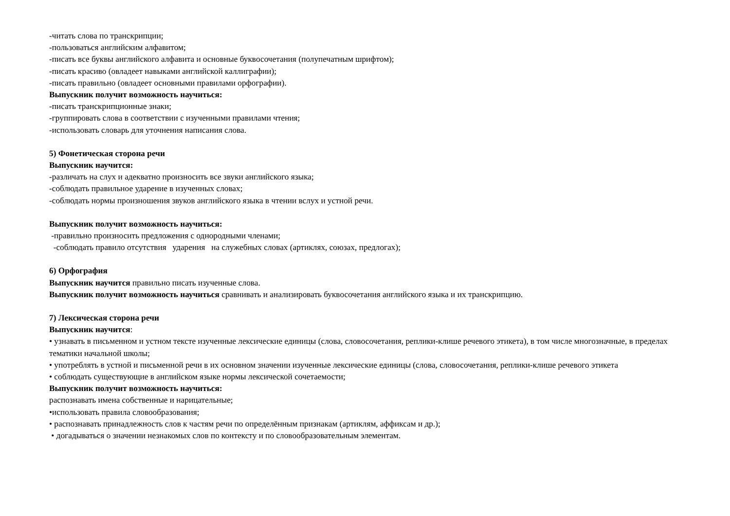-читать слова по транскрипции;
-пользоваться английским алфавитом;
-писать все буквы английского алфавита и основные буквосочетания (полупечатным шрифтом);
-писать красиво (овладеет навыками английской каллиграфии);
-писать правильно (овладеет основными правилами орфографии).
Выпускник получит возможность научиться:
-писать транскрипционные знаки;
-группировать слова в соответствии с изученными правилами чтения;
-использовать словарь для уточнения написания слова.
5) Фонетическая сторона речи
Выпускник научится:
-различать на слух и адекватно произносить все звуки английского языка;
-соблюдать правильное ударение в изученных словах;
-соблюдать нормы произношения звуков английского языка в чтении вслух и устной речи.
Выпускник получит возможность научиться:
-правильно произносить предложения с однородными членами;
-соблюдать правило отсутствия ударения на служебных словах (артиклях, союзах, предлогах);
6) Орфография
Выпускник научится правильно писать изученные слова.
Выпускник получит возможность научиться сравнивать и анализировать буквосочетания английского языка и их транскрипцию.
7) Лексическая сторона речи
Выпускник научится:
• узнавать в письменном и устном тексте изученные лексические единицы (слова, словосочетания, реплики-клише речевого этикета), в том числе многозначные, в пределах тематики начальной школы;
• употреблять в устной и письменной речи в их основном значении изученные лексические единицы (слова, словосочетания, реплики-клише речевого этикета
• соблюдать существующие в английском языке нормы лексической сочетаемости;
Выпускник получит возможность научиться:
распознавать имена собственные и нарицательные;
•использовать правила словообразования;
• распознавать принадлежность слов к частям речи по определённым признакам (артиклям, аффиксам и др.);
• догадываться о значении незнакомых слов по контексту и по словообразовательным элементам.